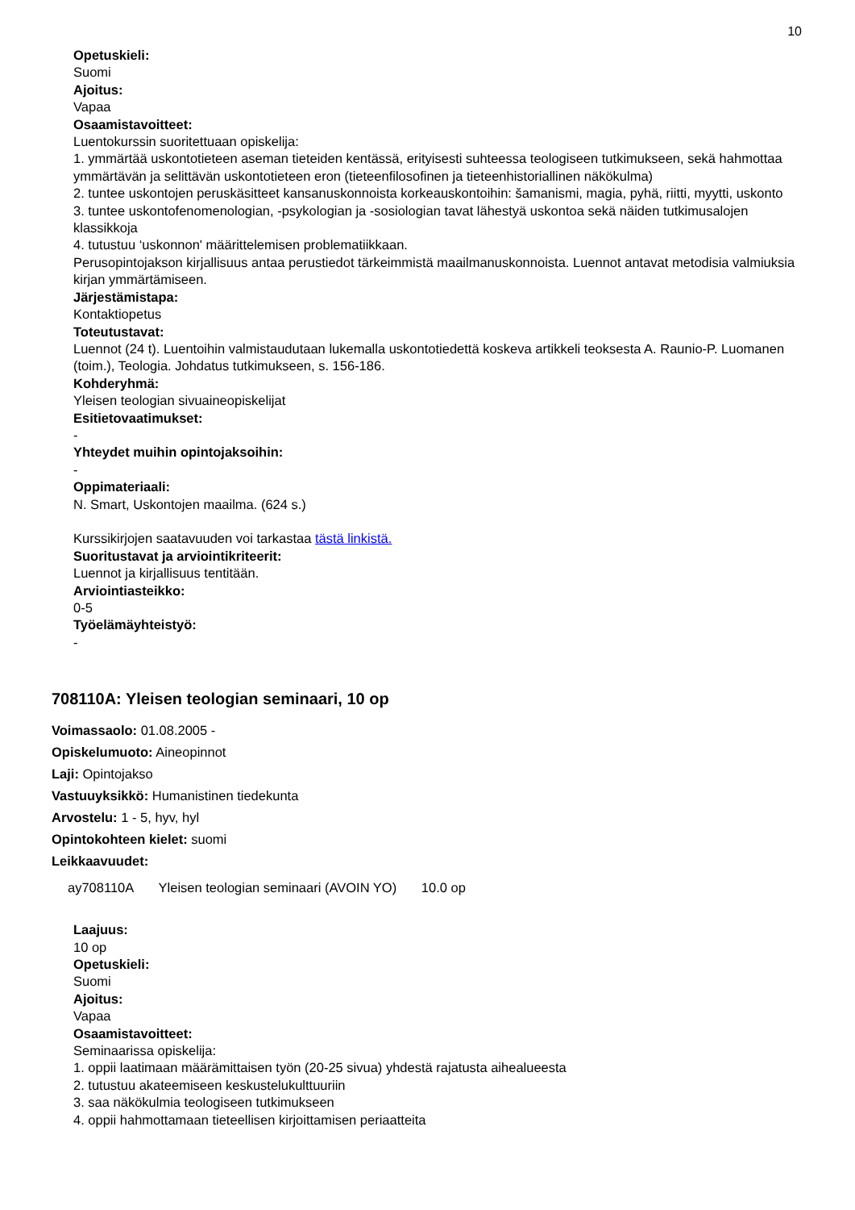10
Opetuskieli:
Suomi
Ajoitus:
Vapaa
Osaamistavoitteet:
Luentokurssin suoritettuaan opiskelija:
1. ymmärtää uskontotieteen aseman tieteiden kentässä, erityisesti suhteessa teologiseen tutkimukseen, sekä hahmottaa ymmärtävän ja selittävän uskontotieteen eron (tieteenfilosofinen ja tieteenhistoriallinen näkökulma)
2. tuntee uskontojen peruskäsitteet kansanuskonnoista korkeauskontoihin: šamanismi, magia, pyhä, riitti, myytti, uskonto
3. tuntee uskontofenomenologian, -psykologian ja -sosiologian tavat lähestyä uskontoa sekä näiden tutkimusalojen klassikkoja
4. tutustuu ‘uskonnon' määrittelemisen problematiikkaan.
Perusopintojakson kirjallisuus antaa perustiedot tärkeimmistä maailmanuskonnoista. Luennot antavat metodisia valmiuksia kirjan ymmärtämiseen.
Järjestämistapa:
Kontaktiopetus
Toteutustavat:
Luennot (24 t). Luentoihin valmistaudutaan lukemalla uskontotiedettä koskeva artikkeli teoksesta A. Raunio-P. Luomanen (toim.), Teologia. Johdatus tutkimukseen, s. 156-186.
Kohderyhmä:
Yleisen teologian sivuaineopiskelijat
Esitietovaatimukset:
-
Yhteydet muihin opintojaksoihin:
-
Oppimateriaali:
N. Smart, Uskontojen maailma. (624 s.)
Kurssikirjojen saatavuuden voi tarkastaa tästä linkistä.
Suoritustavat ja arviointikriteerit:
Luennot ja kirjallisuus tentitään.
Arviointiasteikko:
0-5
Työelämäyhteistyö:
-
708110A: Yleisen teologian seminaari, 10 op
Voimassaolo: 01.08.2005 -
Opiskelumuoto: Aineopinnot
Laji: Opintojakso
Vastuuyksikkö: Humanistinen tiedekunta
Arvostelu: 1 - 5, hyv, hyl
Opintokohteen kielet: suomi
Leikkaavuudet:
ay708110A Yleisen teologian seminaari (AVOIN YO) 10.0 op
Laajuus:
10 op
Opetuskieli:
Suomi
Ajoitus:
Vapaa
Osaamistavoitteet:
Seminaarissa opiskelija:
1. oppii laatimaan määrämittaisen työn (20-25 sivua) yhdestä rajatusta aihealueesta
2. tutustuu akateemiseen keskustelukulttuuriin
3. saa näkökulmia teologiseen tutkimukseen
4. oppii hahmottamaan tieteellisen kirjoittamisen periaatteita